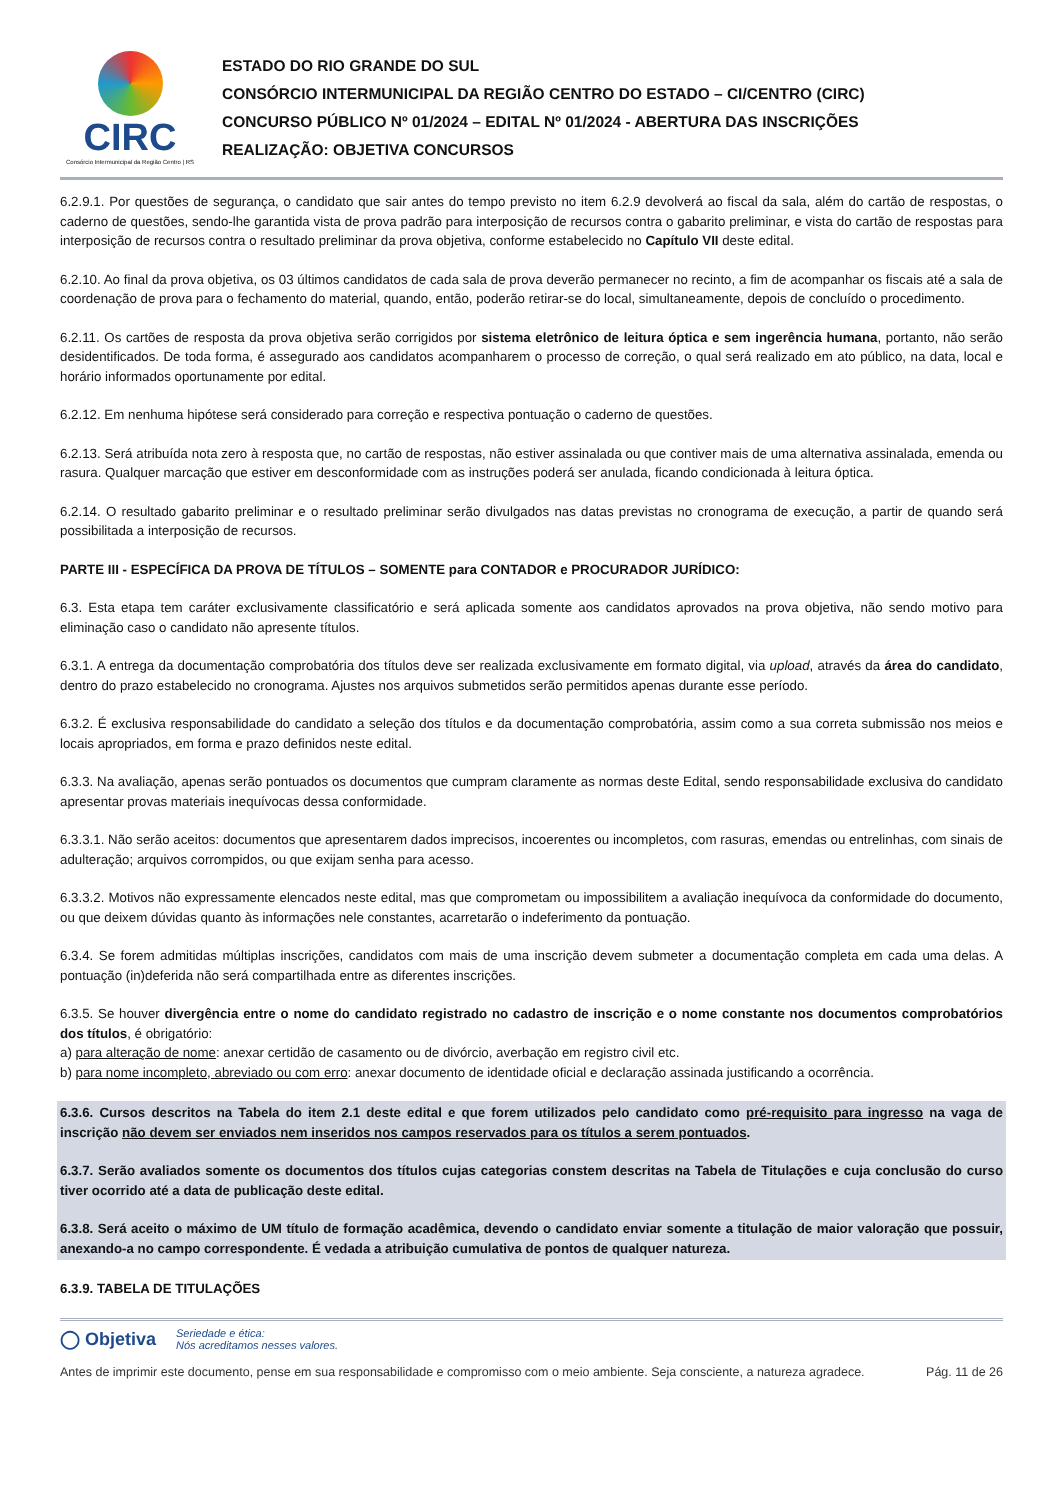CIRC
Consórcio Intermunicipal da Região Centro | RS
ESTADO DO RIO GRANDE DO SUL
CONSÓRCIO INTERMUNICIPAL DA REGIÃO CENTRO DO ESTADO – CI/CENTRO (CIRC)
CONCURSO PÚBLICO Nº 01/2024 – EDITAL Nº 01/2024 - ABERTURA DAS INSCRIÇÕES
REALIZAÇÃO: OBJETIVA CONCURSOS
6.2.9.1. Por questões de segurança, o candidato que sair antes do tempo previsto no item 6.2.9 devolverá ao fiscal da sala, além do cartão de respostas, o caderno de questões, sendo-lhe garantida vista de prova padrão para interposição de recursos contra o gabarito preliminar, e vista do cartão de respostas para interposição de recursos contra o resultado preliminar da prova objetiva, conforme estabelecido no Capítulo VII deste edital.
6.2.10. Ao final da prova objetiva, os 03 últimos candidatos de cada sala de prova deverão permanecer no recinto, a fim de acompanhar os fiscais até a sala de coordenação de prova para o fechamento do material, quando, então, poderão retirar-se do local, simultaneamente, depois de concluído o procedimento.
6.2.11. Os cartões de resposta da prova objetiva serão corrigidos por sistema eletrônico de leitura óptica e sem ingerência humana, portanto, não serão desidentificados. De toda forma, é assegurado aos candidatos acompanharem o processo de correção, o qual será realizado em ato público, na data, local e horário informados oportunamente por edital.
6.2.12. Em nenhuma hipótese será considerado para correção e respectiva pontuação o caderno de questões.
6.2.13. Será atribuída nota zero à resposta que, no cartão de respostas, não estiver assinalada ou que contiver mais de uma alternativa assinalada, emenda ou rasura. Qualquer marcação que estiver em desconformidade com as instruções poderá ser anulada, ficando condicionada à leitura óptica.
6.2.14. O resultado gabarito preliminar e o resultado preliminar serão divulgados nas datas previstas no cronograma de execução, a partir de quando será possibilitada a interposição de recursos.
PARTE III - ESPECÍFICA DA PROVA DE TÍTULOS – SOMENTE para CONTADOR e PROCURADOR JURÍDICO:
6.3. Esta etapa tem caráter exclusivamente classificatório e será aplicada somente aos candidatos aprovados na prova objetiva, não sendo motivo para eliminação caso o candidato não apresente títulos.
6.3.1. A entrega da documentação comprobatória dos títulos deve ser realizada exclusivamente em formato digital, via upload, através da área do candidato, dentro do prazo estabelecido no cronograma. Ajustes nos arquivos submetidos serão permitidos apenas durante esse período.
6.3.2. É exclusiva responsabilidade do candidato a seleção dos títulos e da documentação comprobatória, assim como a sua correta submissão nos meios e locais apropriados, em forma e prazo definidos neste edital.
6.3.3. Na avaliação, apenas serão pontuados os documentos que cumpram claramente as normas deste Edital, sendo responsabilidade exclusiva do candidato apresentar provas materiais inequívocas dessa conformidade.
6.3.3.1. Não serão aceitos: documentos que apresentarem dados imprecisos, incoerentes ou incompletos, com rasuras, emendas ou entrelinhas, com sinais de adulteração; arquivos corrompidos, ou que exijam senha para acesso.
6.3.3.2. Motivos não expressamente elencados neste edital, mas que comprometam ou impossibilitem a avaliação inequívoca da conformidade do documento, ou que deixem dúvidas quanto às informações nele constantes, acarretarão o indeferimento da pontuação.
6.3.4. Se forem admitidas múltiplas inscrições, candidatos com mais de uma inscrição devem submeter a documentação completa em cada uma delas. A pontuação (in)deferida não será compartilhada entre as diferentes inscrições.
6.3.5. Se houver divergência entre o nome do candidato registrado no cadastro de inscrição e o nome constante nos documentos comprobatórios dos títulos, é obrigatório:
a) para alteração de nome: anexar certidão de casamento ou de divórcio, averbação em registro civil etc.
b) para nome incompleto, abreviado ou com erro: anexar documento de identidade oficial e declaração assinada justificando a ocorrência.
6.3.6. Cursos descritos na Tabela do item 2.1 deste edital e que forem utilizados pelo candidato como pré-requisito para ingresso na vaga de inscrição não devem ser enviados nem inseridos nos campos reservados para os títulos a serem pontuados.
6.3.7. Serão avaliados somente os documentos dos títulos cujas categorias constem descritas na Tabela de Titulações e cuja conclusão do curso tiver ocorrido até a data de publicação deste edital.
6.3.8. Será aceito o máximo de UM título de formação acadêmica, devendo o candidato enviar somente a titulação de maior valoração que possuir, anexando-a no campo correspondente. É vedada a atribuição cumulativa de pontos de qualquer natureza.
6.3.9. TABELA DE TITULAÇÕES
◯ Objetiva Seriedade e ética:
Nós acreditamos nesses valores.
Antes de imprimir este documento, pense em sua responsabilidade e compromisso com o meio ambiente. Seja consciente, a natureza agradece. Pág. 11 de 26